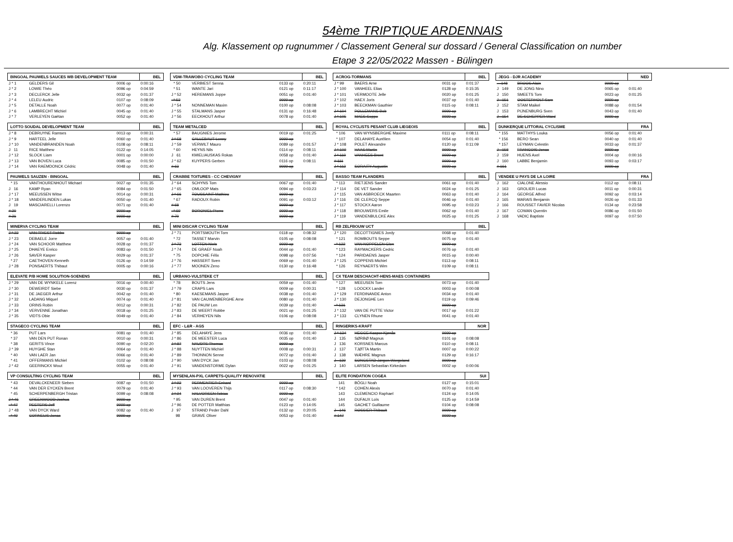54ème TRIPTIQUE ARDENNAIS
Alg. Klassement op rugnummer / Classement General sur dossard / General Classification on number
Etape 3 22/05/2022 Massen - Bülingen
| BINGOAL PAUWELS SAUCES WB DEVELOPMENT TEAM | | | BEL |
| --- | --- | --- | --- |
| J * 1 | GELDERS Gil | 0006 op | 0:00:16 |
| J * 2 | LOWIE Théo | 0096 op | 0:04:59 |
| J * 3 | DECLERCK Jelle | 0032 op | 0:01:37 |
| J * 4 | LELEU Audric | 0107 op | 0:08:09 |
| J * 5 | DETALLE Noah | 0077 op | 0:01:40 |
| J * 6 | LAMBRECHT Michiel | 0045 op | 0:01:40 |
| J * 7 | VERLEYEN Gaëtan | 0052 op | 0:01:40 |
| LOTTO SOUDAL DEVELOPMENT TEAM | | | BEL |
| --- | --- | --- | --- |
| J * 8 | DEBRUYNE Ramses | 0013 op | 0:00:31 |
| J * 9 | HARTEEL Jelle | 0060 op | 0:01:40 |
| J * 10 | VANDENBRANDEN Noah | 0108 op | 0:08:11 |
| J 11 | RICE Matthew | 0122 op | 0:14:05 |
| J * 12 | SLOCK Liam | 0001 op | 0:00:00 |
| J * 13 | VAN BOVEN Luca | 0085 op | 0:01:50 |
| J * 14 | VAN RAEMDONCK Cédric | 0048 op | 0:01:40 |
| PAUWELS SAUZEN - BINGOAL | | | BEL |
| --- | --- | --- | --- |
| * 15 | VANTHOURENHOUT Michael | 0027 op | 0:01:35 |
| J 16 | KAMP Ryan | 0084 op | 0:01:50 |
| J * 17 | MEEUSSEN Witse | 0014 op | 0:00:31 |
| J * 18 | VANDERLINDEN Lukas | 0050 op | 0:01:40 |
| J 19 | MASCIARELLI Lorenzo | 0071 op | 0:01:40 |
| # 20 | | 9999 op | |
| # 21 | | 9999 op | |
| MINERVA CYCLING TEAM | | | BEL |
| --- | --- | --- | --- |
| J * 22 | VAN TRIEST Robbe | 9999 op | |
| J * 23 | DEBAELE Jorre | 0057 op | 0:01:40 |
| J * 24 | VAN SCHOOR Matthew | 0028 op | 0:01:37 |
| J * 25 | DHAEYE Enrico | 0083 op | 0:01:50 |
| J * 26 | SAVER Kasper | 0029 op | 0:01:37 |
| * 27 | CAETHOVEN Kenneth | 0126 op | 0:14:59 |
| J * 28 | PONSAERTS Thibaut | 0005 op | 0:00:16 |
| ELEVATE P/B HOME SOLUTION-SOENENS | | | BEL |
| --- | --- | --- | --- |
| J * 29 | VAN DE WYNKELE Lorenz | 0016 op | 0:00:40 |
| J * 30 | DEWEIRDT Siebe | 0030 op | 0:01:37 |
| J * 31 | DE JAEGER Arthur | 0042 op | 0:01:40 |
| J * 32 | LADANG Miquel | 0074 op | 0:01:40 |
| J * 33 | ORINS Robin | 0012 op | 0:00:31 |
| J * 34 | VERVENNE Jonathan | 0018 op | 0:01:25 |
| J * 35 | VIDTS Obie | 0049 op | 0:01:40 |
| STAGECO CYCLING TEAM | | | BEL |
| --- | --- | --- | --- |
| * 36 | PUT Lars | 0081 op | 0:01:40 |
| * 37 | VAN DEN PUT Ronan | 0010 op | 0:00:31 |
| * 38 | GERITS Vince | 0090 op | 0:02:20 |
| J * 39 | HUYGHE Stan | 0064 op | 0:01:40 |
| * 40 | VAN LAER Jan | 0066 op | 0:01:40 |
| * 41 | OFFERMANS Michiel | 0102 op | 0:08:08 |
| J * 42 | GEERINCKX Wout | 0055 op | 0:01:40 |
| VP CONSULTING CYCLING TEAM | | | BEL |
| --- | --- | --- | --- |
| * 43 | DEVALCKENEER Sieben | 0087 op | 0:01:50 |
| * 44 | VAN DER EYCKEN Brent | 0079 op | 0:01:40 |
| * 45 | SCHERPENBERGH Tristan | 0099 op | 0:08:08 |
| J * 46 | GREENWOOD Joshua | 9999 op | |
| * 47 | PEETERS Jeff | 9999 op | |
| J * 48 | VAN DYCK Ward | 0082 op | 0:01:40 |
| * 49 | CORNELIS Jonas | 9999 op | |
| VDM-TRAWOBO CYCLING TEAM | | | BEL |
| --- | --- | --- | --- |
| * 50 | VERBIEST Senna | 0133 op | 0:20:11 |
| * 51 | WANTE Jari | 0121 op | 0:11:17 |
| J * 52 | HEREMANS Joppe | 0051 op | 0:01:40 |
| * 53 | | 9999 op | |
| J * 54 | NONNEMAN Maxim | 0100 op | 0:08:08 |
| J * 55 | STALMANS Jasper | 0131 op | 0:16:48 |
| J * 56 | EECKHOUT Arthur | 0078 op | 0:01:40 |
| TEAM METALCED | | | BEL |
| --- | --- | --- | --- |
| * 57 | BAUGNIES Jerome | 0019 op | 0:01:25 |
| J * 58 | CALLEBAUT Lenny | 9999 op | |
| J * 59 | VERWILT Mauro | 0089 op | 0:01:57 |
| * 60 | HEYNS Nils | 0114 op | 0:08:11 |
| J 61 | KMIELIAUSKAS Rokas | 0058 op | 0:01:40 |
| J * 62 | KUYPERS Gerben | 0116 op | 0:08:11 |
| # 63 | | 9999 op | |
| CRABBE TOITURES - CC CHEVIGNY | | | BEL |
| --- | --- | --- | --- |
| J * 64 | SCHYNS Tom | 0067 op | 0:01:40 |
| J * 65 | OMLOOP Mats | 0094 op | 0:03:23 |
| J * 66 | TOUSSAINT Mathieu | 9999 op | |
| * 67 | RADOUX Robin | 0091 op | 0:03:12 |
| # 68 | | 9999 op | |
| * 69 | BORONIEL Pierre | 9999 op | |
| # 70 | | 9999 op | |
| MINI DISCAR CYCLING TEAM | | | BEL |
| --- | --- | --- | --- |
| J * 71 | PORTSMOUTH Tom | 0118 op | 0:08:32 |
| * 72 | TASSET Marvin | 0105 op | 0:08:08 |
| J * 73 | LOTTEN Niels | 9999 op | |
| J * 74 | DE GRAEF Noah | 0044 op | 0:01:40 |
| * 75 | DOPCHIE Félix | 0098 op | 0:07:56 |
| J * 76 | HASSERT Sven | 0069 op | 0:01:40 |
| J * 77 | MOONEN Zeno | 0130 op | 0:16:48 |
| URBANO-VULSTEKE CT | | | BEL |
| --- | --- | --- | --- |
| * 78 | BOUTS Jens | 0059 op | 0:01:40 |
| J * 79 | CRAPS Lars | 0009 op | 0:00:31 |
| * 80 | KAESEMANS Jasper | 0038 op | 0:01:40 |
| J * 81 | VAN CAUWENBERGHE Arne | 0080 op | 0:01:40 |
| J * 82 | DE PAUW Len | 0039 op | 0:01:40 |
| J * 83 | DE WEERT Robbe | 0021 op | 0:01:25 |
| J * 84 | VERHEYEN Nils | 0106 op | 0:08:08 |
| EFC - L&R - AGS | | | BEL |
| --- | --- | --- | --- |
| J * 85 | DELAHAYE Jens | 0036 op | 0:01:40 |
| J * 86 | DE MEESTER Luca | 0035 op | 0:01:40 |
| J * 87 | NAUDTS Thomas | 9999 op | |
| J * 88 | NUYTTEN Michiel | 0008 op | 0:00:31 |
| J * 89 | THONNON Senne | 0072 op | 0:01:40 |
| J * 90 | VAN DYCK Jan | 0103 op | 0:08:08 |
| J * 91 | VANDENSTORME Dylan | 0022 op | 0:01:25 |
| MYSENLAN-PXL CARPETS-QUALITY RENOVATIE | | | BEL |
| --- | --- | --- | --- |
| J * 92 | PERMENTIER Enkard | 9999 op | |
| J * 93 | VAN LOOVEREN Thijs | 0117 op | 0:08:30 |
| J * 94 | HALVORSEN Tobias | 9999 op | |
| * 95 | VAN DUREN Brent | 0047 op | 0:01:40 |
| J * 96 | DE POTTER Matthias | 0123 op | 0:14:05 |
| J 97 | STRAND Peder Dahl | 0132 op | 0:20:05 |
| 98 | GRAVE Oliver | 0053 op | 0:01:40 |
| ACROG-TORMANS | | | BEL |
| --- | --- | --- | --- |
| J * 99 | BAERS Arne | 0031 op | 0:01:37 |
| J * 100 | VANHEEL Elias | 0128 op | 0:15:35 |
| J * 101 | VERMOOTE Jelle | 0020 op | 0:01:25 |
| J * 102 | HAEX Joris | 0037 op | 0:01:40 |
| J * 103 | BEECKMAN Gauthier | 0115 op | 0:08:11 |
| J * 104 | POLLEMANS Bob | 9999 op | |
| J * 105 | MAES Seppe | 9999 op | |
| ROYAL CYCLISTS PESANT CLUB LIEGEOIS | | | BEL |
| --- | --- | --- | --- |
| * 106 | VAN WYNSBERGHE Maxime | 0111 op | 0:08:11 |
| * 107 | DELAHAYE Aurélien | 0054 op | 0:01:40 |
| J * 108 | POLET Alexandre | 0120 op | 0:11:09 |
| J * 109 | HAAS Martin | 9999 op | |
| J * 110 | VANHEES Brent | 9999 op | |
| # 111 | | 9999 op | |
| J * 112 | SORAITY Augustin | 9999 op | |
| BASSO TEAM FLANDERS | | | BEL |
| --- | --- | --- | --- |
| * 113 | RIETJENS Sander | 0061 op | 0:01:40 |
| J * 114 | DE VET Sander | 0024 op | 0:01:25 |
| J * 115 | VAN ASBROECK Maarten | 0063 op | 0:01:40 |
| J * 116 | DE CLERCQ Seppe | 0046 op | 0:01:40 |
| J * 117 | STOCKX Aaron | 0095 op | 0:03:23 |
| J * 118 | BROUWERS Emile | 0062 op | 0:01:40 |
| J * 119 | VANDENBULCKE Alex | 0025 op | 0:01:25 |
| RB ZELFBOUW UCT | | | BEL |
| --- | --- | --- | --- |
| J * 120 | DECOTTIGNIES Jordy | 0068 op | 0:01:40 |
| * 121 | ROMBOUTS Seppe | 0075 op | 0:01:40 |
| * 122 | VAN NOPPELEN Glen | 9999 op | |
| * 123 | RAYMACKERS Cedric | 0076 op | 0:01:40 |
| * 124 | PARIDAENS Jasper | 0015 op | 0:00:40 |
| J * 125 | COPPENS Michiel | 0113 op | 0:08:11 |
| * 126 | REYNAERTS Wim | 0109 op | 0:08:11 |
| CX TEAM DESCHACHT-HENS-MAES CONTAINERS | | | |
| --- | --- | --- | --- |
| * 127 | MEEUSEN Tom | 0073 op | 0:01:40 |
| * 128 | LOOCKX Lander | 0003 op | 0:00:08 |
| J * 129 | FERDINANDE Anton | 0034 op | 0:01:40 |
| J * 130 | DEJONGHE Len | 0119 op | 0:09:46 |
| * 131 | | 9999 op | |
| J * 132 | VAN DE PUTTE Victor | 0017 op | 0:01:22 |
| J * 133 | CLYNEN Rhune | 0041 op | 0:01:40 |
| RINGERIKS-KRAFT | | | NOR |
| --- | --- | --- | --- |
| J * 134 | HEGGE Kasper Kjønås | 9999 op | |
| J 135 | SØRBØ Magnus | 0101 op | 0:08:08 |
| J 136 | KORSNES Marcus | 0110 op | 0:08:11 |
| J 137 | TJØTTA Martin | 0007 op | 0:00:22 |
| J 138 | WÆHRE Magnus | 0129 op | 0:16:17 |
| J 139 | SONGSTAD Jørgen Wergeland | 9999 op | |
| J 140 | LARSEN Sebastian Kirkedam | 0002 op | 0:00:06 |
| ELITE FONDATION COGEA | | | SUI |
| --- | --- | --- | --- |
| 141 | BÖGLI Noah | 0127 op | 0:15:01 |
| * 142 | COHEN Alexis | 0070 op | 0:01:40 |
| 143 | CLEMENCIO Raphael | 0124 op | 0:14:05 |
| 144 | DUFAUX Loïs | 0125 op | 0:14:59 |
| 145 | GACHET Guillaume | 0104 op | 0:08:08 |
| J 146 | ROSSIER Thibault | 9999 op | |
| # 147 | | 9999 op | |
| JEGG - DJR ACADEMY | | | NED |
| --- | --- | --- | --- |
| 148 | BROOS Alain | 9999 op | |
| J 149 | DE JONG Nino | 0065 op | 0:01:40 |
| J 150 | SMEETS Tom | 0023 op | 0:01:25 |
| J 151 | OOSTERHOLT Sam | 9999 op | |
| J 152 | STAM Maikel | 0088 op | 0:01:54 |
| J 153 | PIJNENBURG Sven | 0043 op | 0:01:40 |
| J 154 | DE SCHEPPER Ward | 9999 op | |
| DUNKERQUE LITTORAL CYCLISME | | | FRA |
| --- | --- | --- | --- |
| * 155 | MATTHYS Louka | 0056 op | 0:01:40 |
| * 156 | BERO Sean | 0040 op | 0:01:40 |
| * 157 | LEYMAN Celestin | 0033 op | 0:01:37 |
| J 158 | FRANCOIS Jonas | 9999 op | |
| J 159 | HUENS Axel | 0004 op | 0:00:16 |
| J 160 | LABBE Benjamin | 0093 op | 0:03:17 |
| # 161 | | 9999 op | |
| VENDEE U PAYS DE LA LOIRE | | | FRA |
| --- | --- | --- | --- |
| J 162 | CIALONE Alessio | 0112 op | 0:08:11 |
| J 163 | GROLIER Lucas | 0011 op | 0:00:31 |
| J 164 | GEORGE Alfred | 0092 op | 0:03:14 |
| J 165 | MARAIS Benjamin | 0026 op | 0:01:33 |
| J 166 | ROUSSET FAVIER Nicolas | 0134 op | 0:23:58 |
| J 167 | COWAN Quentin | 0086 op | 0:01:50 |
| J 168 | VADIC Baptiste | 0097 op | 0:07:50 |